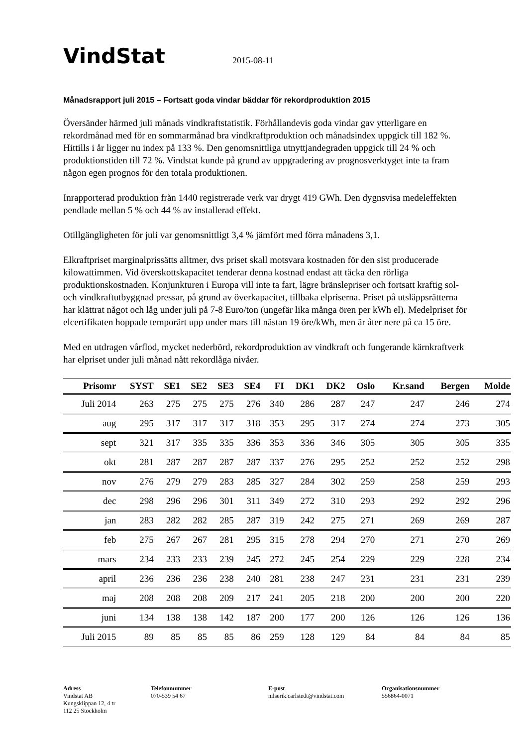VindStat
2015-08-11
Månadsrapport juli 2015 – Fortsatt goda vindar bäddar för rekordproduktion 2015
Översänder härmed juli månads vindkraftstatistik. Förhållandevis goda vindar gav ytterligare en rekordmånad med för en sommarmånad bra vindkraftproduktion och månadsindex uppgick till 182 %. Hittills i år ligger nu index på 133 %. Den genomsnittliga utnyttjandegraden uppgick till 24 % och produktionstiden till 72 %. Vindstat kunde på grund av uppgradering av prognosverktyget inte ta fram någon egen prognos för den totala produktionen.
Inrapporterad produktion från 1440 registrerade verk var drygt 419 GWh. Den dygnsvisa medeleffekten pendlade mellan 5 % och 44 % av installerad effekt.
Otillgängligheten för juli var genomsnittligt 3,4 % jämfört med förra månadens 3,1.
Elkraftpriset marginalprissätts alltmer, dvs priset skall motsvara kostnaden för den sist producerade kilowattimmen. Vid överskottskapacitet tenderar denna kostnad endast att täcka den rörliga produktionskostnaden. Konjunkturen i Europa vill inte ta fart, lägre bränslepriser och fortsatt kraftig sol- och vindkraftutbyggnad pressar, på grund av överkapacitet, tillbaka elpriserna. Priset på utsläppsrätterna har klättrat något och låg under juli på 7-8 Euro/ton (ungefär lika många ören per kWh el). Medelpriset för elcertifikaten hoppade temporärt upp under mars till nästan 19 öre/kWh, men är åter nere på ca 15 öre.
Med en utdragen vårflod, mycket nederbörd, rekordproduktion av vindkraft och fungerande kärnkraftverk har elpriset under juli månad nått rekordlåga nivåer.
| Prisomr | SYST | SE1 | SE2 | SE3 | SE4 | FI | DK1 | DK2 | Oslo | Kr.sand | Bergen | Molde |
| --- | --- | --- | --- | --- | --- | --- | --- | --- | --- | --- | --- | --- |
| Juli 2014 | 263 | 275 | 275 | 275 | 276 | 340 | 286 | 287 | 247 | 247 | 246 | 274 |
| aug | 295 | 317 | 317 | 317 | 318 | 353 | 295 | 317 | 274 | 274 | 273 | 305 |
| sept | 321 | 317 | 335 | 335 | 336 | 353 | 336 | 346 | 305 | 305 | 305 | 335 |
| okt | 281 | 287 | 287 | 287 | 287 | 337 | 276 | 295 | 252 | 252 | 252 | 298 |
| nov | 276 | 279 | 279 | 283 | 285 | 327 | 284 | 302 | 259 | 258 | 259 | 293 |
| dec | 298 | 296 | 296 | 301 | 311 | 349 | 272 | 310 | 293 | 292 | 292 | 296 |
| jan | 283 | 282 | 282 | 285 | 287 | 319 | 242 | 275 | 271 | 269 | 269 | 287 |
| feb | 275 | 267 | 267 | 281 | 295 | 315 | 278 | 294 | 270 | 271 | 270 | 269 |
| mars | 234 | 233 | 233 | 239 | 245 | 272 | 245 | 254 | 229 | 229 | 228 | 234 |
| april | 236 | 236 | 236 | 238 | 240 | 281 | 238 | 247 | 231 | 231 | 231 | 239 |
| maj | 208 | 208 | 208 | 209 | 217 | 241 | 205 | 218 | 200 | 200 | 200 | 220 |
| juni | 134 | 138 | 138 | 142 | 187 | 200 | 177 | 200 | 126 | 126 | 126 | 136 |
| Juli 2015 | 89 | 85 | 85 | 85 | 86 | 259 | 128 | 129 | 84 | 84 | 84 | 85 |
Adress
Vindstat AB
Kungsklippan 12, 4 tr
112 25 Stockholm
Telefonnummer
070-539 54 67
E-post
nilserik.carlstedt@vindstat.com
Organisationsnummer
556864-0071